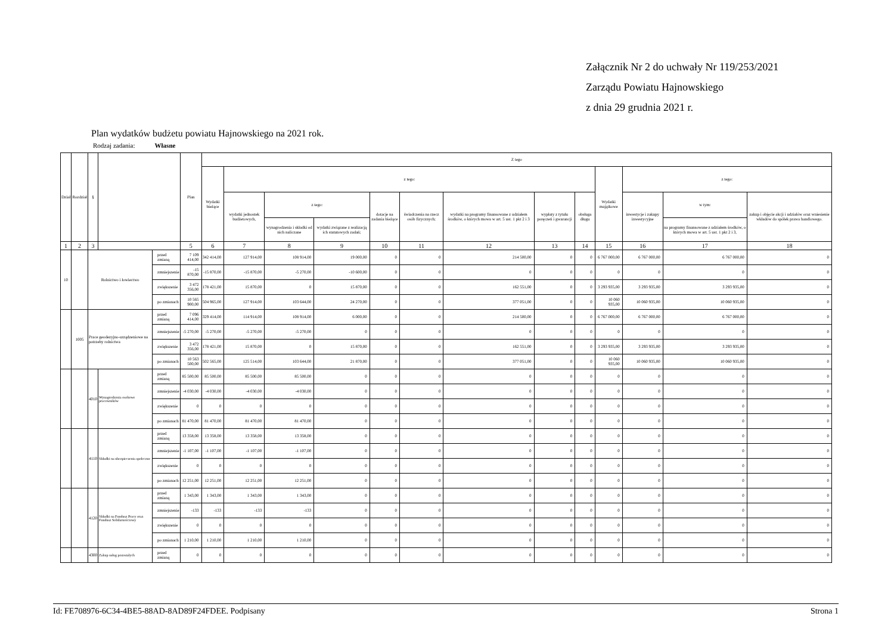Załącznik Nr 2 do uchwały Nr 119/253/2021
Zarządu Powiatu Hajnowskiego
z dnia 29 grudnia 2021 r.
Plan wydatków budżetu powiatu Hajnowskiego na 2021 rok.
Rodzaj zadania: Własne
| Dział | Rozdział | § | | | Plan | Z tego | | | | | | | | | | | | |
| --- | --- | --- | --- | --- | --- | --- | --- | --- | --- | --- | --- | --- | --- | --- | --- | --- | --- | --- |
| | | | | | | Wydatki bieżące | z tego: | | | | | | | | Wydatki majątkowe | z tego: | | |
| | | | | | | | wydatki jednostek budżetowych, | z tego: | | dotacje na zadania bieżące | świadczenia na rzecz osób fizycznych; | wydatki na programy finansowane z udziałem środków, o których mowa w art. 5 ust. 1 pkt 2 i 3 | wypłaty z tytułu poręczeń i gwarancji | obsługa długu | | inwestycje i zakupy inwestycyjne | w tym: | zakup i objęcie akcji i udziałów oraz wniesienie wkładów do spółek prawa handlowego. |
| | | | | | | | | wynagrodzenia i składki od nich naliczane | wydatki związane z realizacją ich statutowych zadań; | | | | | | | | na programy finansowane z udziałem środków, o których mowa w art. 5 ust. 1 pkt 2 i 3, | |
| 1 | 2 | 3 | | | 5 | 6 | 7 | 8 | 9 | 10 | 11 | 12 | 13 | 14 | 15 | 16 | 17 | 18 |
| 10 | | Rolnictwo i łowiectwo | | przed zmianą | 7 109 414,00 | 342 414,00 | 127 914,00 | 108 914,00 | 19 000,00 | 0 | 0 | 214 500,00 | 0 | 0 | 6 767 000,00 | 6 767 000,00 | 6 767 000,00 | 0 |
| | | | | zmniejszenie | -15 870,00 | -15 870,00 | -15 870,00 | -5 270,00 | -10 600,00 | 0 | 0 | 0 | 0 | 0 | 0 | 0 | 0 | 0 |
| | | | | zwiększenie | 3 472 356,00 | 178 421,00 | 15 870,00 | 0 | 15 870,00 | 0 | 0 | 162 551,00 | 0 | 0 | 3 293 935,00 | 3 293 935,00 | 3 293 935,00 | 0 |
| | | | | po zmianach | 10 565 900,00 | 504 965,00 | 127 914,00 | 103 644,00 | 24 270,00 | 0 | 0 | 377 051,00 | 0 | 0 | 10 060 935,00 | 10 060 935,00 | 10 060 935,00 | 0 |
| | 1005 | Prace geodezyjno-urządzeniowe na potrzeby rolnictwa | | przed zmianą | 7 096 414,00 | 329 414,00 | 114 914,00 | 108 914,00 | 6 000,00 | 0 | 0 | 214 500,00 | 0 | 0 | 6 767 000,00 | 6 767 000,00 | 6 767 000,00 | 0 |
| | | | | zmniejszenie | -5 270,00 | -5 270,00 | -5 270,00 | -5 270,00 | 0 | 0 | 0 | 0 | 0 | 0 | 0 | 0 | 0 | 0 |
| | | | | zwiększenie | 3 472 356,00 | 178 421,00 | 15 870,00 | 0 | 15 870,00 | 0 | 0 | 162 551,00 | 0 | 0 | 3 293 935,00 | 3 293 935,00 | 3 293 935,00 | 0 |
| | | | | po zmianach | 10 563 500,00 | 502 565,00 | 125 514,00 | 103 644,00 | 21 870,00 | 0 | 0 | 377 051,00 | 0 | 0 | 10 060 935,00 | 10 060 935,00 | 10 060 935,00 | 0 |
| | | 4010 | Wynagrodzenia osobowe pracowników | przed zmianą | 85 500,00 | 85 500,00 | 85 500,00 | 85 500,00 | 0 | 0 | 0 | 0 | 0 | 0 | 0 | 0 | 0 | 0 |
| | | | | zmniejszenie | -4 030,00 | -4 030,00 | -4 030,00 | -4 030,00 | 0 | 0 | 0 | 0 | 0 | 0 | 0 | 0 | 0 | 0 |
| | | | | zwiększenie | 0 | 0 | 0 | 0 | 0 | 0 | 0 | 0 | 0 | 0 | 0 | 0 | 0 | 0 |
| | | | | po zmianach | 81 470,00 | 81 470,00 | 81 470,00 | 81 470,00 | 0 | 0 | 0 | 0 | 0 | 0 | 0 | 0 | 0 | 0 |
| | | 4110 | Składki na ubezpieczenia społeczne | przed zmianą | 13 358,00 | 13 358,00 | 13 358,00 | 13 358,00 | 0 | 0 | 0 | 0 | 0 | 0 | 0 | 0 | 0 | 0 |
| | | | | zmniejszenie | -1 107,00 | -1 107,00 | -1 107,00 | -1 107,00 | 0 | 0 | 0 | 0 | 0 | 0 | 0 | 0 | 0 | 0 |
| | | | | zwiększenie | 0 | 0 | 0 | 0 | 0 | 0 | 0 | 0 | 0 | 0 | 0 | 0 | 0 | 0 |
| | | | | po zmianach | 12 251,00 | 12 251,00 | 12 251,00 | 12 251,00 | 0 | 0 | 0 | 0 | 0 | 0 | 0 | 0 | 0 | 0 |
| | | 4120 | Składki na Fundusz Pracy oraz Fundusz Solidarnościowy | przed zmianą | 1 343,00 | 1 343,00 | 1 343,00 | 1 343,00 | 0 | 0 | 0 | 0 | 0 | 0 | 0 | 0 | 0 | 0 |
| | | | | zmniejszenie | -133 | -133 | -133 | -133 | 0 | 0 | 0 | 0 | 0 | 0 | 0 | 0 | 0 | 0 |
| | | | | zwiększenie | 0 | 0 | 0 | 0 | 0 | 0 | 0 | 0 | 0 | 0 | 0 | 0 | 0 | 0 |
| | | | | po zmianach | 1 210,00 | 1 210,00 | 1 210,00 | 1 210,00 | 0 | 0 | 0 | 0 | 0 | 0 | 0 | 0 | 0 | 0 |
| | | 4300 | Zakup usług pozostałych | przed zmianą | 0 | 0 | 0 | 0 | 0 | 0 | 0 | 0 | 0 | 0 | 0 | 0 | 0 | 0 |
Id: FE708976-6C34-4BE5-88AD-8AD89F24FDEE. Podpisany Strona 1